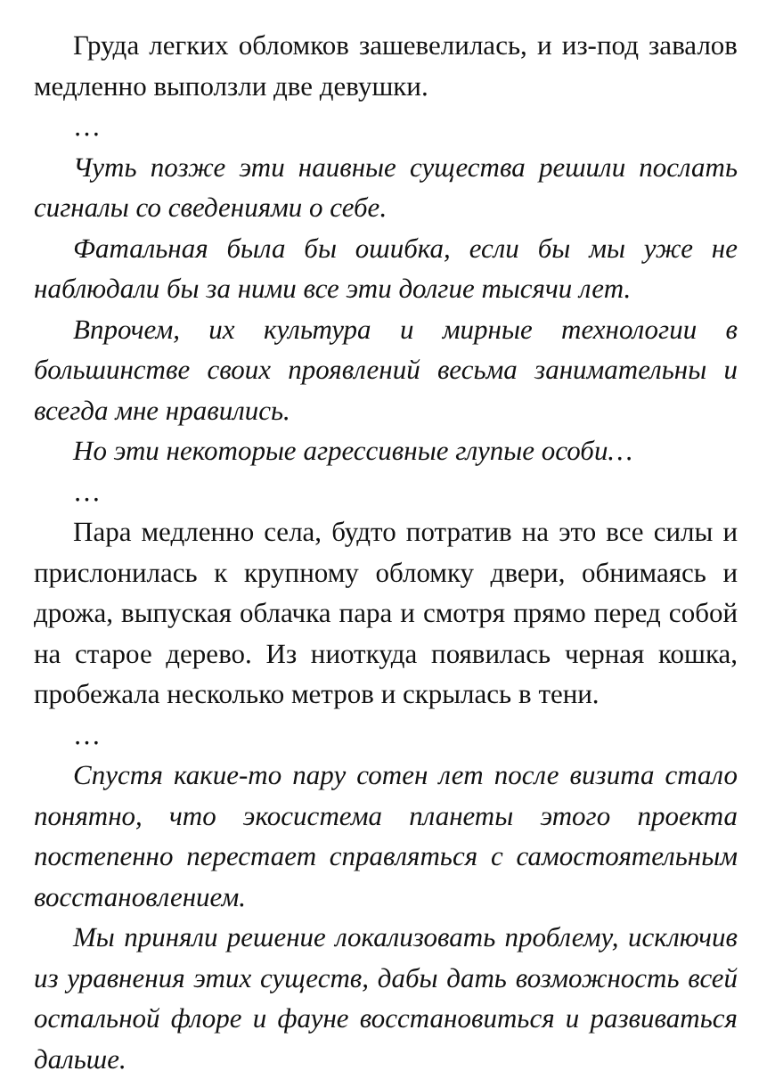Груда легких обломков зашевелилась, и из-под завалов медленно выползли две девушки.
…
Чуть позже эти наивные существа решили послать сигналы со сведениями о себе.
Фатальная была бы ошибка, если бы мы уже не наблюдали бы за ними все эти долгие тысячи лет.
Впрочем, их культура и мирные технологии в большинстве своих проявлений весьма занимательны и всегда мне нравились.
Но эти некоторые агрессивные глупые особи…
…
Пара медленно села, будто потратив на это все силы и прислонилась к крупному обломку двери, обнимаясь и дрожа, выпуская облачка пара и смотря прямо перед собой на старое дерево. Из ниоткуда появилась черная кошка, пробежала несколько метров и скрылась в тени.
…
Спустя какие-то пару сотен лет после визита стало понятно, что экосистема планеты этого проекта постепенно перестает справляться с самостоятельным восстановлением.
Мы приняли решение локализовать проблему, исключив из уравнения этих существ, дабы дать возможность всей остальной флоре и фауне восстановиться и развиваться дальше.